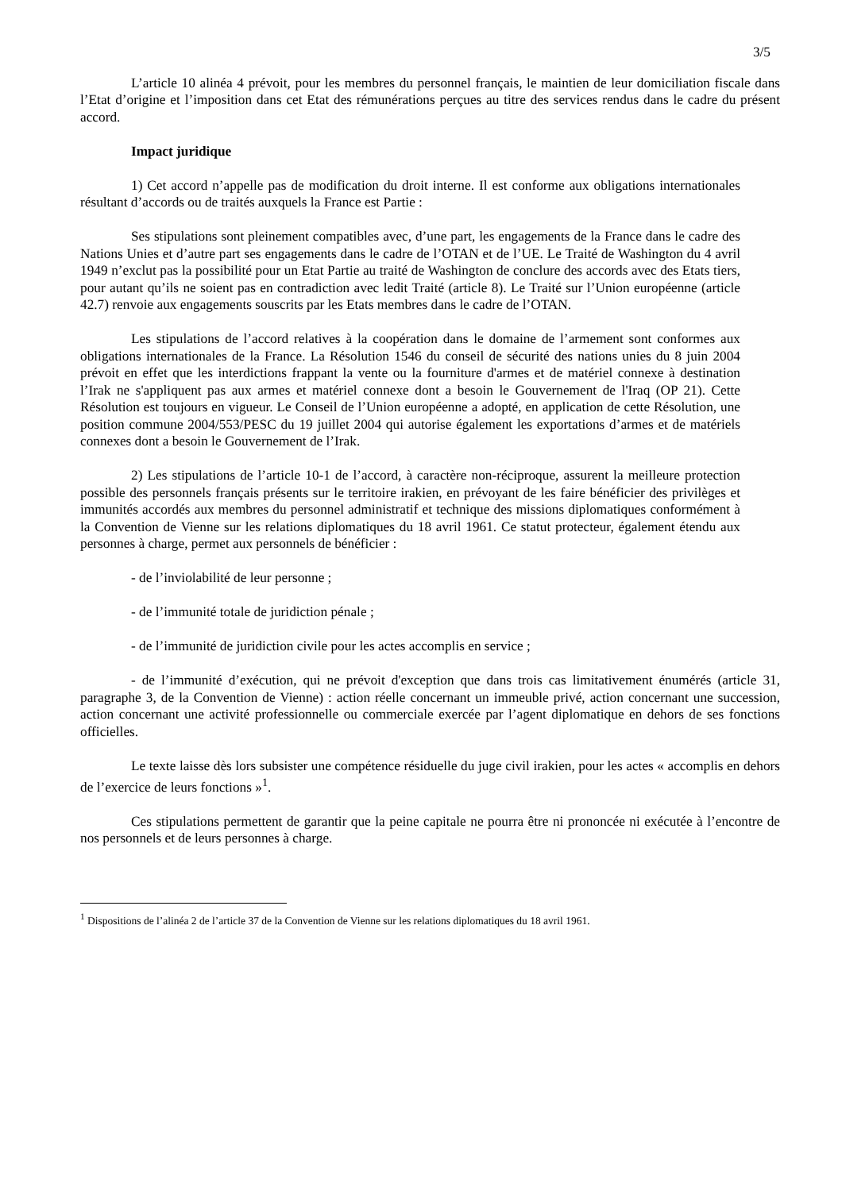3/5
L’article 10 alinéa 4 prévoit, pour les membres du personnel français, le maintien de leur domiciliation fiscale dans l’Etat d’origine et l’imposition dans cet Etat des rémunérations perçues au titre des services rendus dans le cadre du présent accord.
Impact juridique
1) Cet accord n’appelle pas de modification du droit interne. Il est conforme aux obligations internationales résultant d’accords ou de traités auxquels la France est Partie :
Ses stipulations sont pleinement compatibles avec, d’une part, les engagements de la France dans le cadre des Nations Unies et d’autre part ses engagements dans le cadre de l’OTAN et de l’UE. Le Traité de Washington du 4 avril 1949 n’exclut pas la possibilité pour un Etat Partie au traité de Washington de conclure des accords avec des Etats tiers, pour autant qu’ils ne soient pas en contradiction avec ledit Traité (article 8). Le Traité sur l’Union européenne (article 42.7) renvoie aux engagements souscrits par les Etats membres dans le cadre de l’OTAN.
Les stipulations de l’accord relatives à la coopération dans le domaine de l’armement sont conformes aux obligations internationales de la France. La Résolution 1546 du conseil de sécurité des nations unies du 8 juin 2004 prévoit en effet que les interdictions frappant la vente ou la fourniture d'armes et de matériel connexe à destination l’Irak ne s'appliquent pas aux armes et matériel connexe dont a besoin le Gouvernement de l'Iraq (OP 21). Cette Résolution est toujours en vigueur. Le Conseil de l’Union européenne a adopté, en application de cette Résolution, une position commune 2004/553/PESC du 19 juillet 2004 qui autorise également les exportations d’armes et de matériels connexes dont a besoin le Gouvernement de l’Irak.
2) Les stipulations de l’article 10-1 de l’accord, à caractère non-réciproque, assurent la meilleure protection possible des personnels français présents sur le territoire irakien, en prévoyant de les faire bénéficier des privilèges et immunités accordés aux membres du personnel administratif et technique des missions diplomatiques conformément à la Convention de Vienne sur les relations diplomatiques du 18 avril 1961. Ce statut protecteur, également étendu aux personnes à charge, permet aux personnels de bénéficier :
- de l’inviolabilité de leur personne ;
- de l’immunité totale de juridiction pénale ;
- de l’immunité de juridiction civile pour les actes accomplis en service ;
- de l’immunité d’exécution, qui ne prévoit d'exception que dans trois cas limitativement énumérés (article 31, paragraphe 3, de la Convention de Vienne) : action réelle concernant un immeuble privé, action concernant une succession, action concernant une activité professionnelle ou commerciale exercée par l’agent diplomatique en dehors de ses fonctions officielles.
Le texte laisse dès lors subsister une compétence résiduelle du juge civil irakien, pour les actes « accomplis en dehors de l’exercice de leurs fonctions »<sup>1</sup>.
Ces stipulations permettent de garantir que la peine capitale ne pourra être ni prononcée ni exécutée à l’encontre de nos personnels et de leurs personnes à charge.
<sup>1</sup> Dispositions de l’alinéa 2 de l’article 37 de la Convention de Vienne sur les relations diplomatiques du 18 avril 1961.